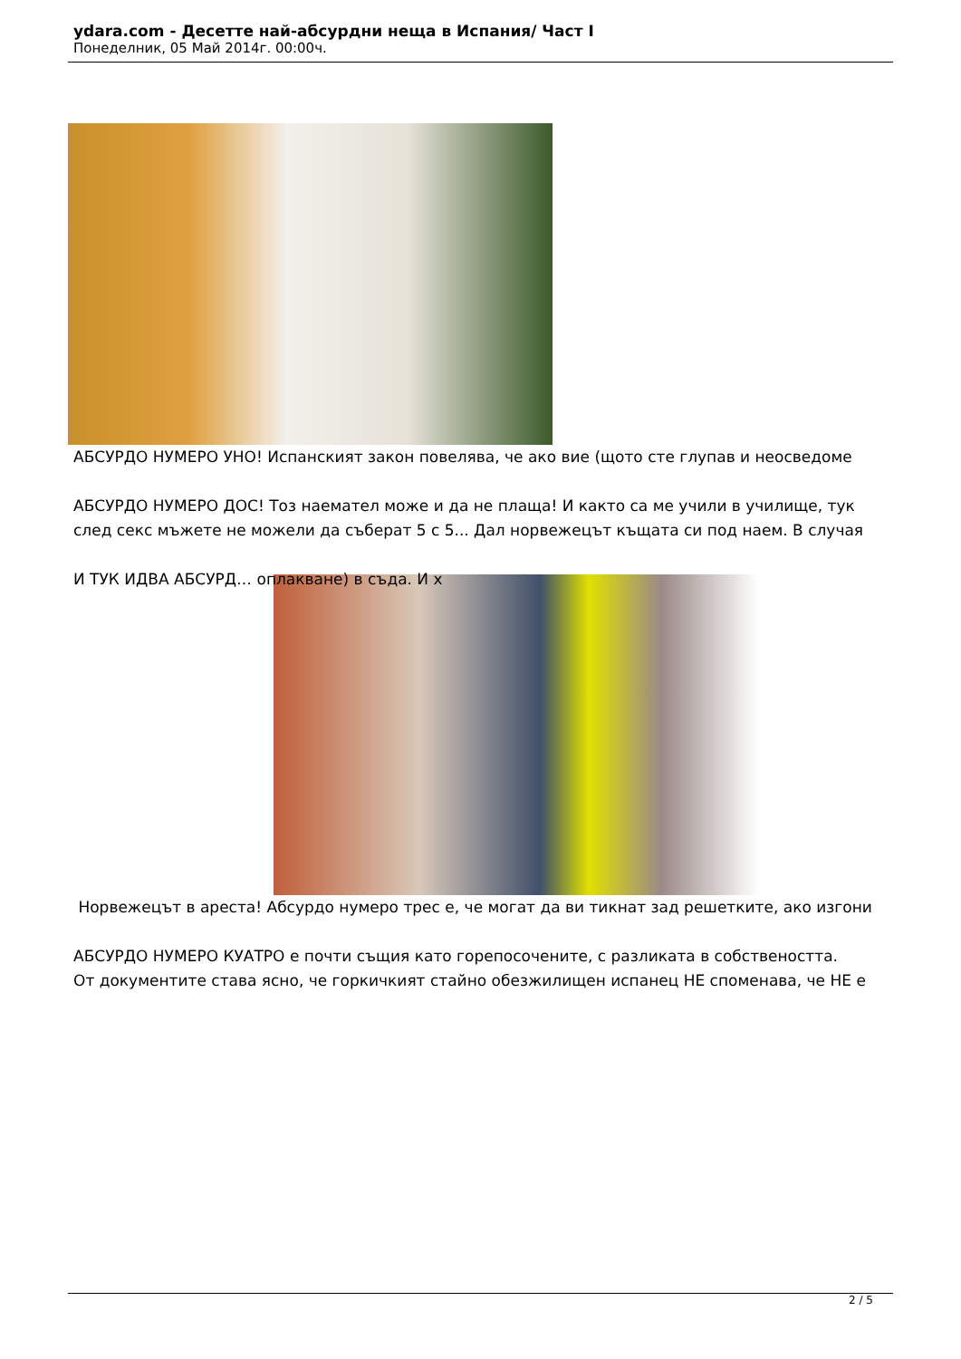ydara.com - Десетте най-абсурдни неща в Испания/ Част I
Понеделник, 05 Май 2014г. 00:00ч.
АБСУРДО НУМЕРО УНО! Испанският закон повелява, че ако вие (щото сте глупав и неосведоме
АБСУРДО НУМЕРО ДОС! Тоз наемател може и да не плаща! И както са ме учили в училище, тук
след секс мъжете не можели да съберат 5 с 5... Дал норвежецът къщата си под наем. В случая
И ТУК ИДВА АБСУРД… оплакване) в съда. И х
Норвежецът в ареста! Абсурдо нумеро трес е, че могат да ви тикнат зад решетките, ако изгони
АБСУРДО НУМЕРО КУАТРО е почти същия като горепосочените, с разликата в собствеността.
От документите става ясно, че горкичкият стайно обезжилищен испанец НЕ споменава, че НЕ е
2 / 5